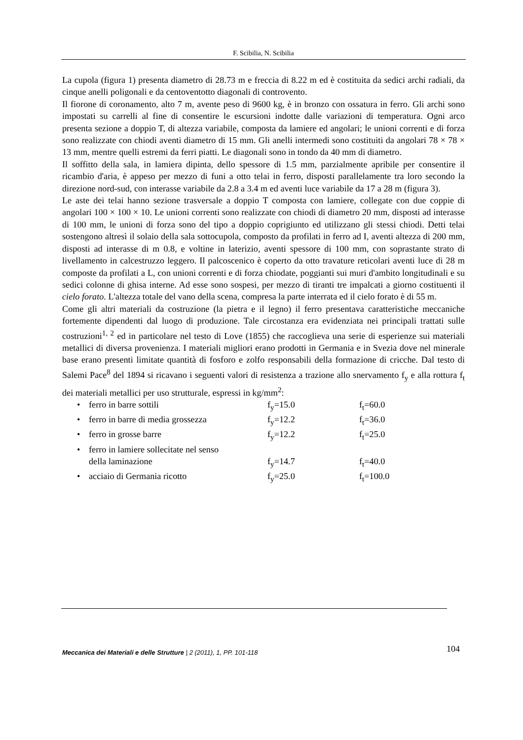F. Scibilia, N. Scibilia
La cupola (figura 1) presenta diametro di 28.73 m e freccia di 8.22 m ed è costituita da sedici archi radiali, da cinque anelli poligonali e da centoventotto diagonali di controvento.
Il fiorone di coronamento, alto 7 m, avente peso di 9600 kg, è in bronzo con ossatura in ferro. Gli archi sono impostati su carrelli al fine di consentire le escursioni indotte dalle variazioni di temperatura. Ogni arco presenta sezione a doppio T, di altezza variabile, composta da lamiere ed angolari; le unioni correnti e di forza sono realizzate con chiodi aventi diametro di 15 mm. Gli anelli intermedi sono costituiti da angolari 78 × 78 × 13 mm, mentre quelli estremi da ferri piatti. Le diagonali sono in tondo da 40 mm di diametro.
Il soffitto della sala, in lamiera dipinta, dello spessore di 1.5 mm, parzialmente apribile per consentire il ricambio d'aria, è appeso per mezzo di funi a otto telai in ferro, disposti parallelamente tra loro secondo la direzione nord-sud, con interasse variabile da 2.8 a 3.4 m ed aventi luce variabile da 17 a 28 m (figura 3).
Le aste dei telai hanno sezione trasversale a doppio T composta con lamiere, collegate con due coppie di angolari 100 × 100 × 10. Le unioni correnti sono realizzate con chiodi di diametro 20 mm, disposti ad interasse di 100 mm, le unioni di forza sono del tipo a doppio coprigiunto ed utilizzano gli stessi chiodi. Detti telai sostengono altresì il solaio della sala sottocupola, composto da profilati in ferro ad I, aventi altezza di 200 mm, disposti ad interasse di m 0.8, e voltine in laterizio, aventi spessore di 100 mm, con soprastante strato di livellamento in calcestruzzo leggero. Il palcoscenico è coperto da otto travature reticolari aventi luce di 28 m composte da profilati a L, con unioni correnti e di forza chiodate, poggianti sui muri d'ambito longitudinali e su sedici colonne di ghisa interne. Ad esse sono sospesi, per mezzo di tiranti tre impalcati a giorno costituenti il cielo forato. L'altezza totale del vano della scena, compresa la parte interrata ed il cielo forato è di 55 m.
Come gli altri materiali da costruzione (la pietra e il legno) il ferro presentava caratteristiche meccaniche fortemente dipendenti dal luogo di produzione. Tale circostanza era evidenziata nei principali trattati sulle costruzioni<sup>1, 2</sup> ed in particolare nel testo di Love (1855) che raccoglieva una serie di esperienze sui materiali metallici di diversa provenienza. I materiali migliori erano prodotti in Germania e in Svezia dove nel minerale base erano presenti limitate quantità di fosforo e zolfo responsabili della formazione di cricche. Dal testo di Salemi Pace<sup>8</sup> del 1894 si ricavano i seguenti valori di resistenza a trazione allo snervamento f<sub>y</sub> e alla rottura f<sub>t</sub> dei materiali metallici per uso strutturale, espressi in kg/mm<sup>2</sup>:
| • | ferro in barre sottili | f<sub>y</sub>=15.0 | f<sub>t</sub>=60.0 |
| • | ferro in barre di media grossezza | f<sub>y</sub>=12.2 | f<sub>t</sub>=36.0 |
| • | ferro in grosse barre | f<sub>y</sub>=12.2 | f<sub>t</sub>=25.0 |
| • | ferro in lamiere sollecitate nel senso della laminazione | f<sub>y</sub>=14.7 | f<sub>t</sub>=40.0 |
| • | acciaio di Germania ricotto | f<sub>y</sub>=25.0 | f<sub>t</sub>=100.0 |
Meccanica dei Materiali e delle Strutture | 2 (2011), 1, PP. 101-118 104